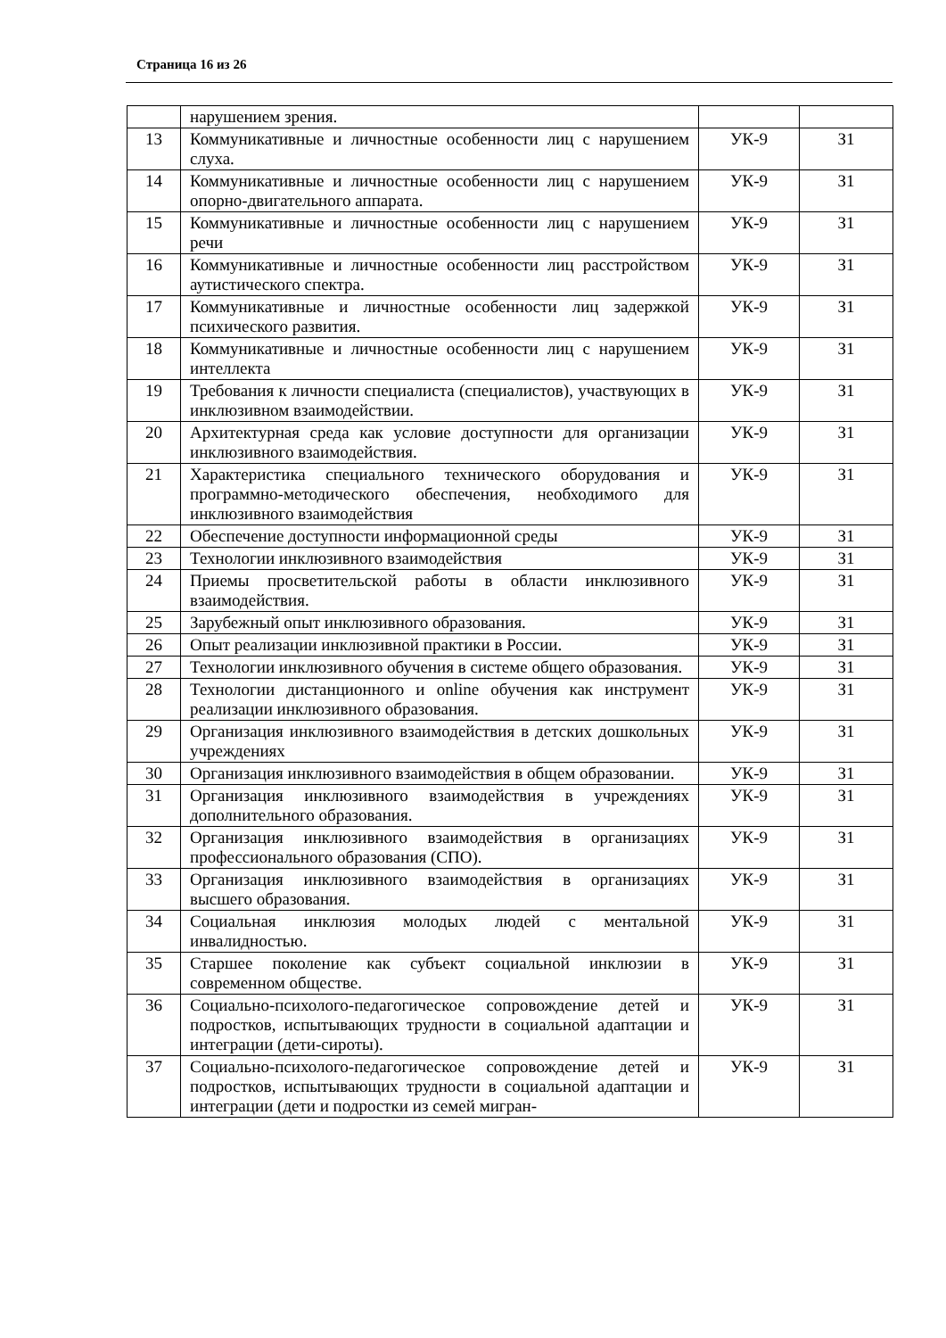Страница 16 из 26
| | нарушением зрения. | | |
| 13 | Коммуникативные и личностные особенности лиц с нарушением слуха. | УК-9 | З1 |
| 14 | Коммуникативные и личностные особенности лиц с нарушением опорно-двигательного аппарата. | УК-9 | З1 |
| 15 | Коммуникативные и личностные особенности лиц с нарушением речи | УК-9 | З1 |
| 16 | Коммуникативные и личностные особенности лиц расстройством аутистического спектра. | УК-9 | З1 |
| 17 | Коммуникативные и личностные особенности лиц задержкой психического развития. | УК-9 | З1 |
| 18 | Коммуникативные и личностные особенности лиц с нарушением интеллекта | УК-9 | З1 |
| 19 | Требования к личности специалиста (специалистов), участвующих в инклюзивном взаимодействии. | УК-9 | З1 |
| 20 | Архитектурная среда как условие доступности для организации инклюзивного взаимодействия. | УК-9 | З1 |
| 21 | Характеристика специального технического оборудования и программно-методического обеспечения, необходимого для инклюзивного взаимодействия | УК-9 | З1 |
| 22 | Обеспечение доступности информационной среды | УК-9 | З1 |
| 23 | Технологии инклюзивного взаимодействия | УК-9 | З1 |
| 24 | Приемы просветительской работы в области инклюзивного взаимодействия. | УК-9 | З1 |
| 25 | Зарубежный опыт инклюзивного образования. | УК-9 | З1 |
| 26 | Опыт реализации инклюзивной практики в России. | УК-9 | З1 |
| 27 | Технологии инклюзивного обучения в системе общего образования. | УК-9 | З1 |
| 28 | Технологии дистанционного и online обучения как инструмент реализации инклюзивного образования. | УК-9 | З1 |
| 29 | Организация инклюзивного взаимодействия в детских дошкольных учреждениях | УК-9 | З1 |
| 30 | Организация инклюзивного взаимодействия в общем образовании. | УК-9 | З1 |
| 31 | Организация инклюзивного взаимодействия в учреждениях дополнительного образования. | УК-9 | З1 |
| 32 | Организация инклюзивного взаимодействия в организациях профессионального образования (СПО). | УК-9 | З1 |
| 33 | Организация инклюзивного взаимодействия в организациях высшего образования. | УК-9 | З1 |
| 34 | Социальная инклюзия молодых людей с ментальной инвалидностью. | УК-9 | З1 |
| 35 | Старшее поколение как субъект социальной инклюзии в современном обществе. | УК-9 | З1 |
| 36 | Социально-психолого-педагогическое сопровождение детей и подростков, испытывающих трудности в социальной адаптации и интеграции (дети-сироты). | УК-9 | З1 |
| 37 | Социально-психолого-педагогическое сопровождение детей и подростков, испытывающих трудности в социальной адаптации и интеграции (дети и подростки из семей мигран- | УК-9 | З1 |